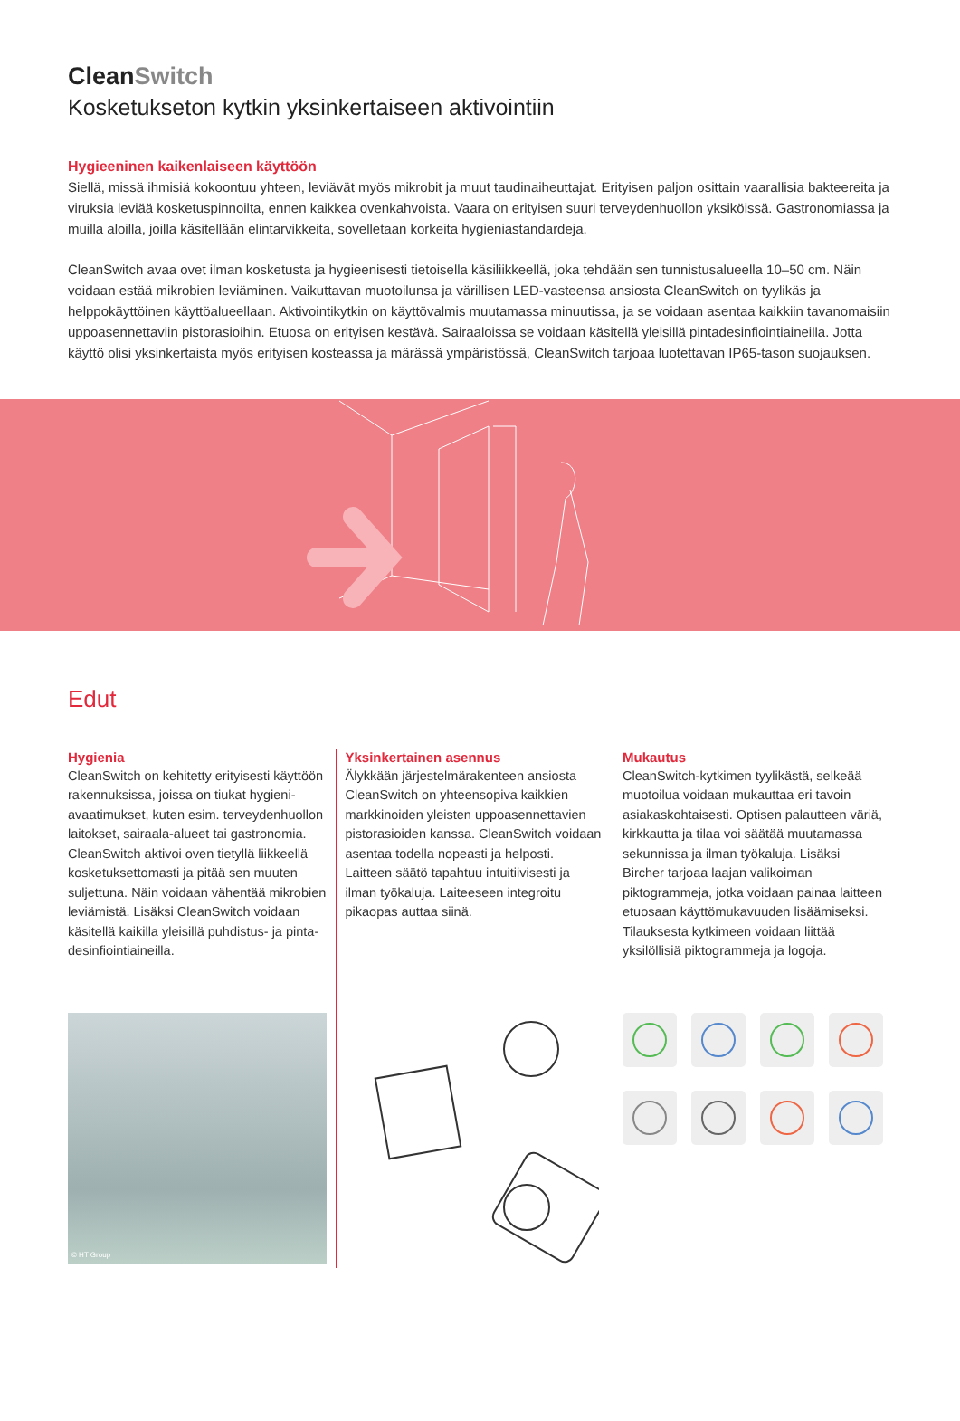CleanSwitch
Kosketukseton kytkin yksinkertaiseen aktivointiin
Hygieeninen kaikenlaiseen käyttöön
Siellä, missä ihmisiä kokoontuu yhteen, leviävät myös mikrobit ja muut taudinaiheuttajat. Erityisen paljon osittain vaarallisia bakteereita ja viruksia leviää kosketuspinnoilta, ennen kaikkea ovenkahvoista. Vaara on erityisen suuri terveydenhuollon yksiköissä. Gastronomiassa ja muilla aloilla, joilla käsitellään elintarvikkeita, sovelletaan korkeita hygieniastandardeja.
CleanSwitch avaa ovet ilman kosketusta ja hygieenisesti tietoisella käsiliikkeellä, joka tehdään sen tunnistusalueella 10–50 cm. Näin voidaan estää mikrobien leviäminen. Vaikuttavan muotoilunsa ja värillisen LED-vasteensa ansiosta CleanSwitch on tyylikäs ja helppokäyttöinen käyttöalueellaan. Aktivointikytkin on käyttövalmis muutamassa minuutissa, ja se voidaan asentaa kaikkiin tavanomaisiin uppoasennettaviin pistorasioihin. Etuosa on erityisen kestävä. Sairaaloissa se voidaan käsitellä yleisillä pintadesinfiointiaineilla. Jotta käyttö olisi yksinkertaista myös erityisen kosteassa ja märässä ympäristössä, CleanSwitch tarjoaa luotettavan IP65-tason suojauksen.
Edut
Hygienia
CleanSwitch on kehitetty erityisesti käyttöön rakennuksissa, joissa on tiukat hygieni­avaatimukset, kuten esim. terveydenhuollon laitokset, sairaala-alueet tai gastronomia. CleanSwitch aktivoi oven tietyllä liikkeellä kosketuksettomasti ja pitää sen muuten suljettuna. Näin voidaan vähentää mikrobien leviämistä. Lisäksi CleanSwitch voidaan käsitellä kaikilla yleisillä puhdistus- ja pinta­desinfiointiaineilla.
© HT Group
Yksinkertainen asennus
Älykkään järjestelmärakenteen ansiosta CleanSwitch on yhteensopiva kaikkien markkinoiden yleisten uppoasennettavien pistorasioiden kanssa. CleanSwitch voidaan asentaa todella nopeasti ja helposti. Laitteen säätö tapahtuu intuitiivisesti ja ilman työkaluja. Laiteeseen integroitu pikaopas auttaa siinä.
Mukautus
CleanSwitch-kytkimen tyylikästä, selkeää muotoilua voidaan mukauttaa eri tavoin asiakaskohtaisesti. Optisen palautteen väriä, kirkkautta ja tilaa voi säätää muutamassa sekunnissa ja ilman työkaluja. Lisäksi Bircher tarjoaa laajan valikoiman piktogrammeja, jotka voidaan painaa laitteen etuosaan käyttömukavuuden lisäämiseksi. Tilauksesta kytkimeen voidaan liittää yksilöllisiä pikto­grammeja ja logoja.